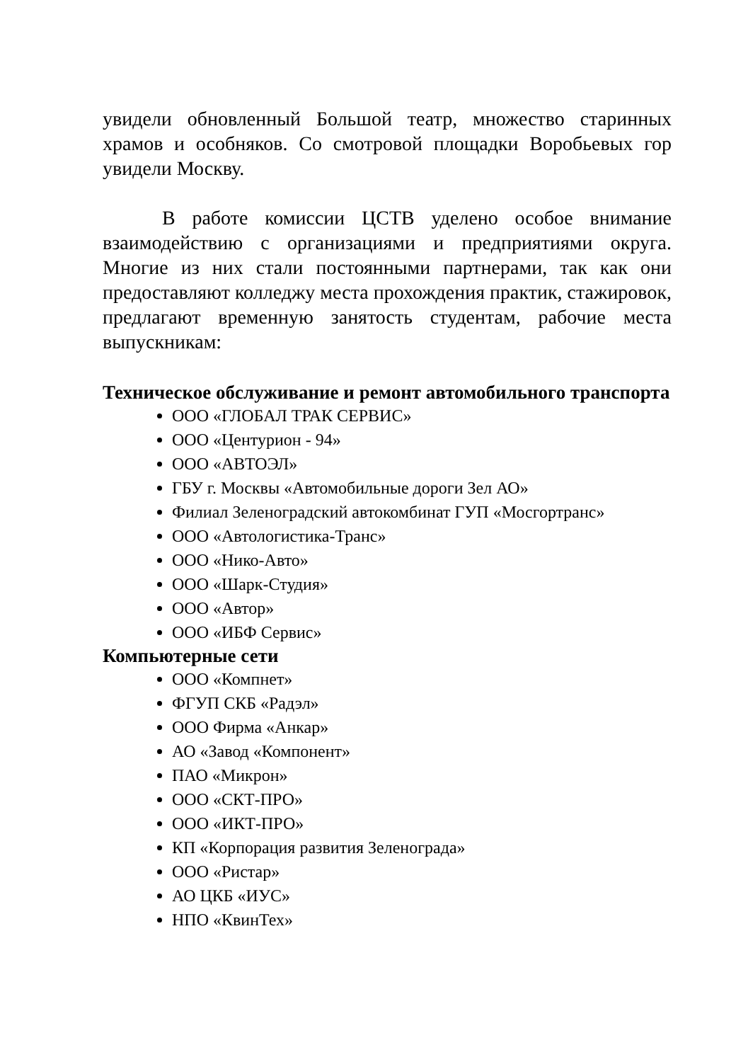увидели обновленный Большой театр, множество старинных храмов и особняков. Со смотровой площадки Воробьевых гор увидели Москву.
В работе комиссии ЦСТВ уделено особое внимание взаимодействию с организациями и предприятиями округа. Многие из них стали постоянными партнерами, так как они предоставляют колледжу места прохождения практик, стажировок, предлагают временную занятость студентам, рабочие места выпускникам:
Техническое обслуживание и ремонт автомобильного транспорта
ООО «ГЛОБАЛ ТРАК СЕРВИС»
ООО «Центурион - 94»
ООО «АВТОЭЛ»
ГБУ г. Москвы «Автомобильные дороги Зел АО»
Филиал Зеленоградский автокомбинат ГУП «Мосгортранс»
ООО «Автологистика-Транс»
ООО «Нико-Авто»
ООО «Шарк-Студия»
ООО «Автор»
ООО «ИБФ Сервис»
Компьютерные сети
ООО «Компнет»
ФГУП СКБ «Радэл»
ООО Фирма «Анкар»
АО «Завод «Компонент»
ПАО «Микрон»
ООО «СКТ-ПРО»
ООО «ИКТ-ПРО»
КП «Корпорация развития Зеленограда»
ООО «Ристар»
АО ЦКБ «ИУС»
НПО «КвинТех»